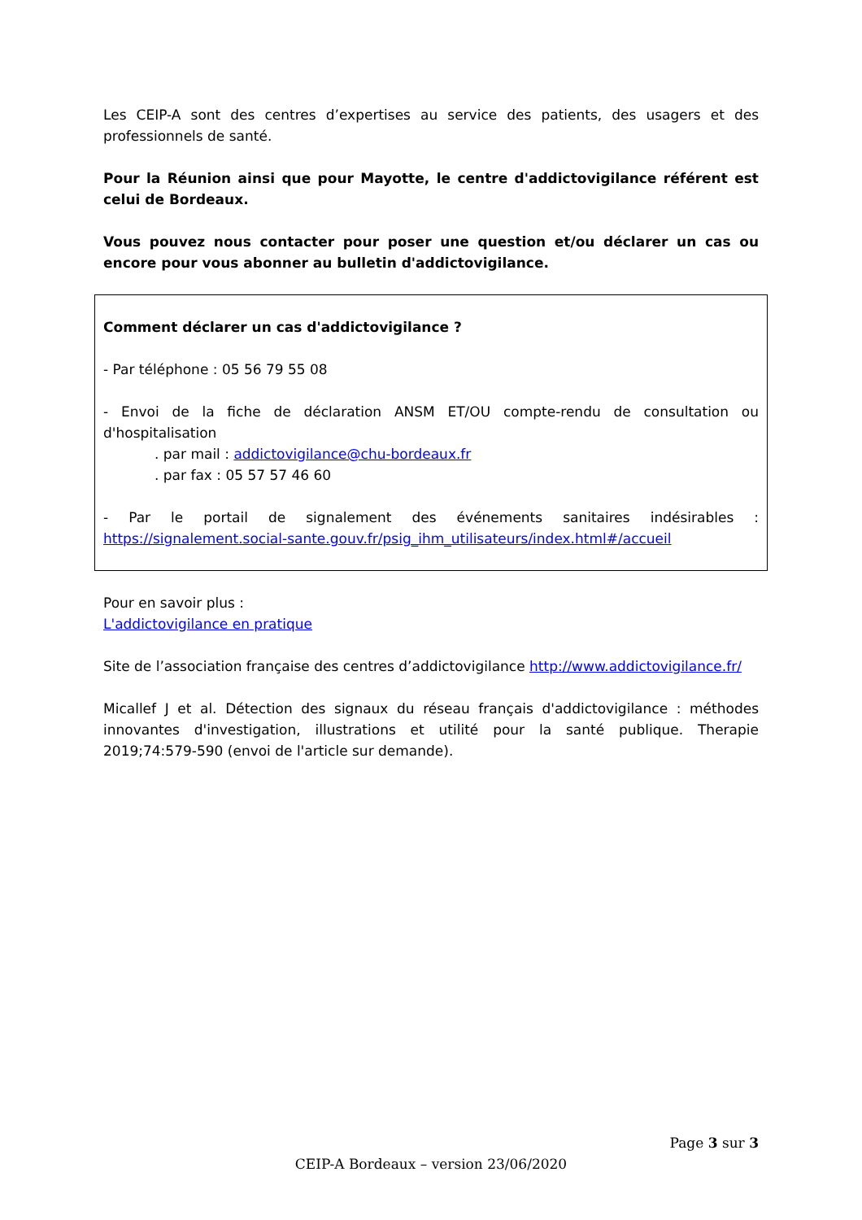Les CEIP-A sont des centres d’expertises au service des patients, des usagers et des professionnels de santé.
Pour la Réunion ainsi que pour Mayotte, le centre d'addictovigilance référent est celui de Bordeaux.
Vous pouvez nous contacter pour poser une question et/ou déclarer un cas ou encore pour vous abonner au bulletin d'addictovigilance.
Comment déclarer un cas d'addictovigilance ?
- Par téléphone : 05 56 79 55 08
- Envoi de la fiche de déclaration ANSM ET/OU compte-rendu de consultation ou d'hospitalisation
. par mail : addictovigilance@chu-bordeaux.fr
. par fax : 05 57 57 46 60
- Par le portail de signalement des événements sanitaires indésirables : https://signalement.social-sante.gouv.fr/psig_ihm_utilisateurs/index.html#/accueil
Pour en savoir plus :
L'addictovigilance en pratique
Site de l’association française des centres d’addictovigilance http://www.addictovigilance.fr/
Micallef J et al. Détection des signaux du réseau français d'addictovigilance : méthodes innovantes d'investigation, illustrations et utilité pour la santé publique. Therapie 2019;74:579-590 (envoi de l'article sur demande).
Page 3 sur 3
CEIP-A Bordeaux – version 23/06/2020